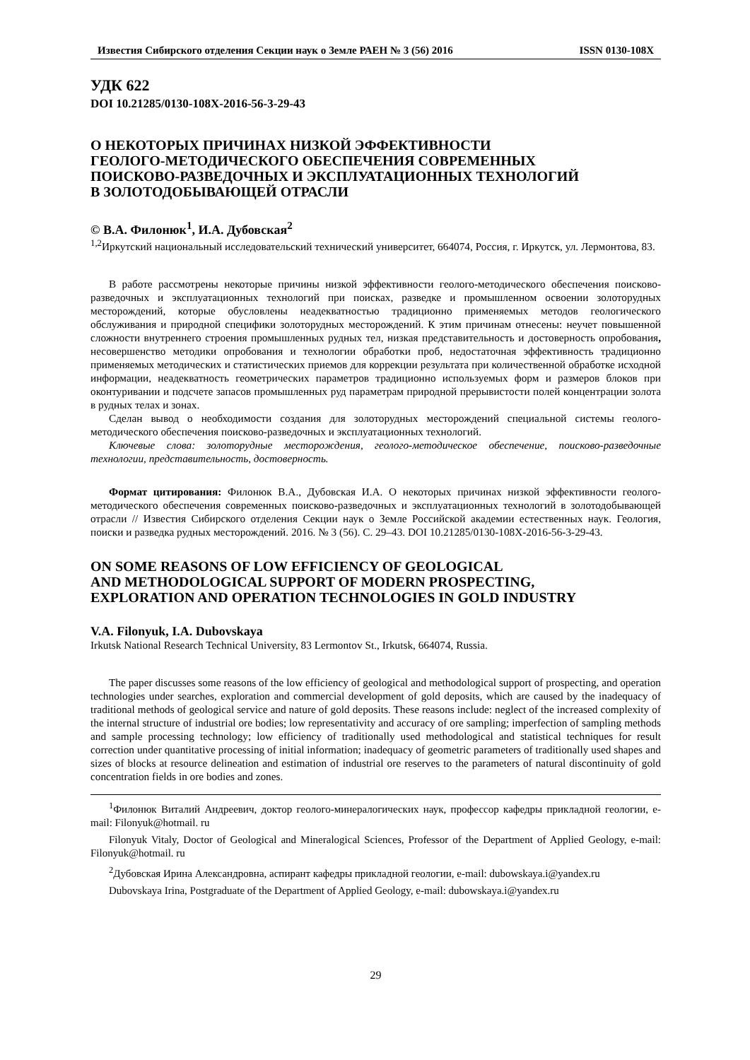Известия Сибирского отделения Секции наук о Земле РАЕН № 3 (56) 2016 ISSN 0130-108X
УДК 622
DOI 10.21285/0130-108X-2016-56-3-29-43
О НЕКОТОРЫХ ПРИЧИНАХ НИЗКОЙ ЭФФЕКТИВНОСТИ
ГЕОЛОГО-МЕТОДИЧЕСКОГО ОБЕСПЕЧЕНИЯ СОВРЕМЕННЫХ
ПОИСКОВО-РАЗВЕДОЧНЫХ И ЭКСПЛУАТАЦИОННЫХ ТЕХНОЛОГИЙ
В ЗОЛОТОДОБЫВАЮЩЕЙ ОТРАСЛИ
© В.А. Филонюк<sup>1</sup>, И.А. Дубовская<sup>2</sup>
<sup>1,2</sup>Иркутский национальный исследовательский технический университет, 664074, Россия, г. Иркутск, ул. Лермонтова, 83.
В работе рассмотрены некоторые причины низкой эффективности геолого-методического обеспечения поисково-разведочных и эксплуатационных технологий при поисках, разведке и промышленном освоении золоторудных месторождений, которые обусловлены неадекватностью традиционно применяемых методов геологического обслуживания и природной специфики золоторудных месторождений. К этим причинам отнесены: неучет повышенной сложности внутреннего строения промышленных рудных тел, низкая представительность и достоверность опробования, несовершенство методики опробования и технологии обработки проб, недостаточная эффективность традиционно применяемых методических и статистических приемов для коррекции результата при количественной обработке исходной информации, неадекватность геометрических параметров традиционно используемых форм и размеров блоков при оконтуривании и подсчете запасов промышленных руд параметрам природной прерывистости полей концентрации золота в рудных телах и зонах.
Сделан вывод о необходимости создания для золоторудных месторождений специальной системы геолого-методического обеспечения поисково-разведочных и эксплуатационных технологий.
Ключевые слова: золоторудные месторождения, геолого-методическое обеспечение, поисково-разведочные технологии, представительность, достоверность.
Формат цитирования: Филонюк В.А., Дубовская И.А. О некоторых причинах низкой эффективности геолого-методического обеспечения современных поисково-разведочных и эксплуатационных технологий в золотодобывающей отрасли // Известия Сибирского отделения Секции наук о Земле Российской академии естественных наук. Геология, поиски и разведка рудных месторождений. 2016. № 3 (56). С. 29–43. DOI 10.21285/0130-108X-2016-56-3-29-43.
ON SOME REASONS OF LOW EFFICIENCY OF GEOLOGICAL
AND METHODOLOGICAL SUPPORT OF MODERN PROSPECTING,
EXPLORATION AND OPERATION TECHNOLOGIES IN GOLD INDUSTRY
V.A. Filonyuk, I.A. Dubovskaya
Irkutsk National Research Technical University, 83 Lermontov St., Irkutsk, 664074, Russia.
The paper discusses some reasons of the low efficiency of geological and methodological support of prospecting, and operation technologies under searches, exploration and commercial development of gold deposits, which are caused by the inadequacy of traditional methods of geological service and nature of gold deposits. These reasons include: neglect of the increased complexity of the internal structure of industrial ore bodies; low representativity and accuracy of ore sampling; imperfection of sampling methods and sample processing technology; low efficiency of traditionally used methodological and statistical techniques for result correction under quantitative processing of initial information; inadequacy of geometric parameters of traditionally used shapes and sizes of blocks at resource delineation and estimation of industrial ore reserves to the parameters of natural discontinuity of gold concentration fields in ore bodies and zones.
<sup>1</sup> Филонюк Виталий Андреевич, доктор геолого-минералогических наук, профессор кафедры прикладной геологии, e-mail: Filonyuk@hotmail. ru
Filonyuk Vitaly, Doctor of Geological and Mineralogical Sciences, Professor of the Department of Applied Geology, e-mail: Filonyuk@hotmail. ru
<sup>2</sup> Дубовская Ирина Александровна, аспирант кафедры прикладной геологии, e-mail: dubowskaya.i@yandex.ru
Dubovskaya Irina, Postgraduate of the Department of Applied Geology, e-mail: dubowskaya.i@yandex.ru
29